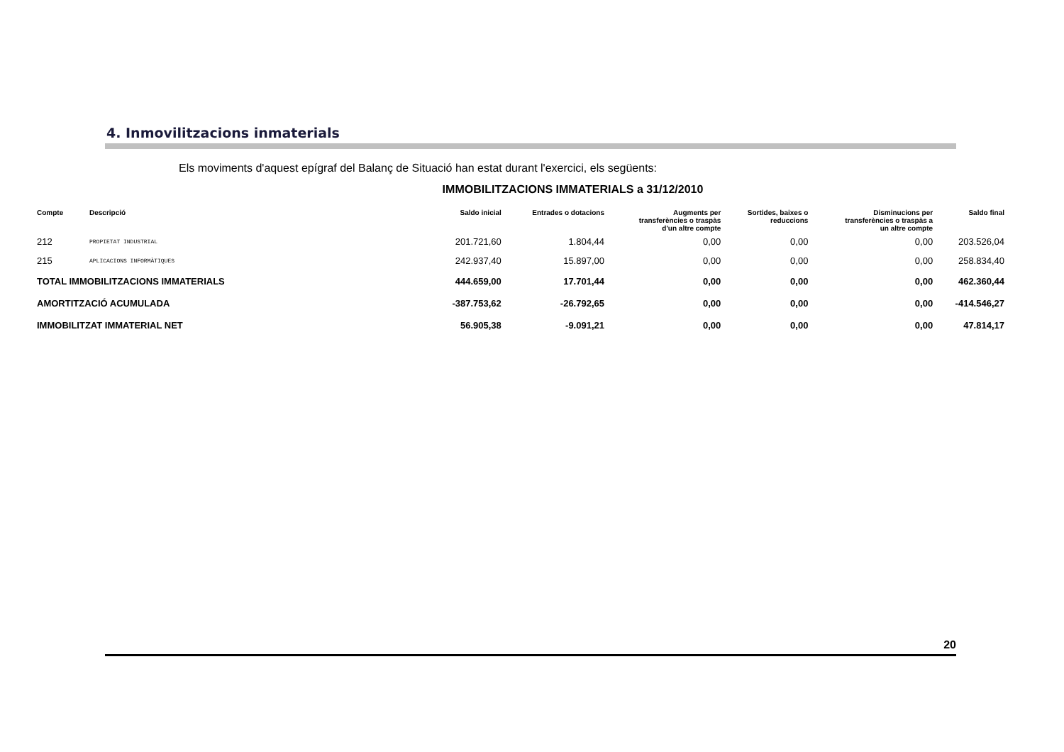4. Inmovilitzacions inmaterials
Els moviments d'aquest epígraf del Balanç de Situació han estat durant l'exercici, els següents:
IMMOBILITZACIONS IMMATERIALS a 31/12/2010
| Compte | Descripció | Saldo inicial | Entrades o dotacions | Augments per transferències o traspàs d'un altre compte | Sortides, baixes o reduccions | Disminucions per transferències o traspàs a un altre compte | Saldo final |
| --- | --- | --- | --- | --- | --- | --- | --- |
| 212 | PROPIETAT INDUSTRIAL | 201.721,60 | 1.804,44 | 0,00 | 0,00 | 0,00 | 203.526,04 |
| 215 | APLICACIONS INFORMÀTIQUES | 242.937,40 | 15.897,00 | 0,00 | 0,00 | 0,00 | 258.834,40 |
| TOTAL IMMOBILITZACIONS IMMATERIALS | | 444.659,00 | 17.701,44 | 0,00 | 0,00 | 0,00 | 462.360,44 |
| AMORTITZACIÓ ACUMULADA | | -387.753,62 | -26.792,65 | 0,00 | 0,00 | 0,00 | -414.546,27 |
| IMMOBILITZAT IMMATERIAL NET | | 56.905,38 | -9.091,21 | 0,00 | 0,00 | 0,00 | 47.814,17 |
20